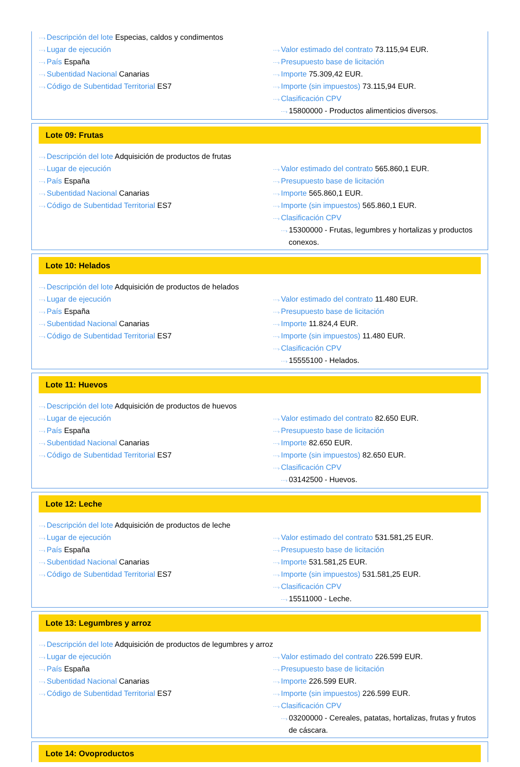⋯› Descripción del lote Especias, caldos y condimentos
⋯› Lugar de ejecución
⋯› País España
⋯› Subentidad Nacional Canarias
⋯› Código de Subentidad Territorial ES7
⋯› Valor estimado del contrato 73.115,94 EUR.
⋯› Presupuesto base de licitación
⋯› Importe 75.309,42 EUR.
⋯› Importe (sin impuestos) 73.115,94 EUR.
⋯› Clasificación CPV
⋯› 15800000 - Productos alimenticios diversos.
Lote 09: Frutas
⋯› Descripción del lote Adquisición de productos de frutas
⋯› Lugar de ejecución
⋯› País España
⋯› Subentidad Nacional Canarias
⋯› Código de Subentidad Territorial ES7
⋯› Valor estimado del contrato 565.860,1 EUR.
⋯› Presupuesto base de licitación
⋯› Importe 565.860,1 EUR.
⋯› Importe (sin impuestos) 565.860,1 EUR.
⋯› Clasificación CPV
⋯› 15300000 - Frutas, legumbres y hortalizas y productos conexos.
Lote 10: Helados
⋯› Descripción del lote Adquisición de productos de helados
⋯› Lugar de ejecución
⋯› País España
⋯› Subentidad Nacional Canarias
⋯› Código de Subentidad Territorial ES7
⋯› Valor estimado del contrato 11.480 EUR.
⋯› Presupuesto base de licitación
⋯› Importe 11.824,4 EUR.
⋯› Importe (sin impuestos) 11.480 EUR.
⋯› Clasificación CPV
⋯› 15555100 - Helados.
Lote 11: Huevos
⋯› Descripción del lote Adquisición de productos de huevos
⋯› Lugar de ejecución
⋯› País España
⋯› Subentidad Nacional Canarias
⋯› Código de Subentidad Territorial ES7
⋯› Valor estimado del contrato 82.650 EUR.
⋯› Presupuesto base de licitación
⋯› Importe 82.650 EUR.
⋯› Importe (sin impuestos) 82.650 EUR.
⋯› Clasificación CPV
⋯› 03142500 - Huevos.
Lote 12: Leche
⋯› Descripción del lote Adquisición de productos de leche
⋯› Lugar de ejecución
⋯› País España
⋯› Subentidad Nacional Canarias
⋯› Código de Subentidad Territorial ES7
⋯› Valor estimado del contrato 531.581,25 EUR.
⋯› Presupuesto base de licitación
⋯› Importe 531.581,25 EUR.
⋯› Importe (sin impuestos) 531.581,25 EUR.
⋯› Clasificación CPV
⋯› 15511000 - Leche.
Lote 13: Legumbres y arroz
⋯› Descripción del lote Adquisición de productos de legumbres y arroz
⋯› Lugar de ejecución
⋯› País España
⋯› Subentidad Nacional Canarias
⋯› Código de Subentidad Territorial ES7
⋯› Valor estimado del contrato 226.599 EUR.
⋯› Presupuesto base de licitación
⋯› Importe 226.599 EUR.
⋯› Importe (sin impuestos) 226.599 EUR.
⋯› Clasificación CPV
⋯› 03200000 - Cereales, patatas, hortalizas, frutas y frutos de cáscara.
Lote 14: Ovoproductos